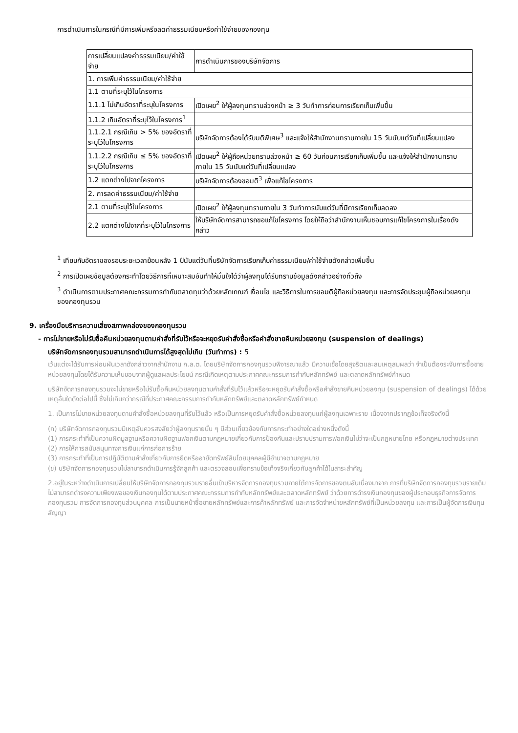การดำเนินการในกรณีที่มีการเพิ่มหรือลดค่าธรรมเนียมหรือค่าใช้จ่ายของกองทุน
| การเปลี่ยนแปลงค่าธรรมเนียม/ค่าใช้จ่าย | การดำเนินการของบริษัทจัดการ |
| 1. การเพิ่มค่าธรรมเนียม/ค่าใช้จ่าย | |
| 1.1 ตามที่ระบุไว้ในโครงการ | |
| 1.1.1 ไม่เกินอัตราที่ระบุในโครงการ | เปิดเผย<sup>2</sup> ให้ผู้ลงทุนทราบล่วงหน้า ≥ 3 วันทำการก่อนการเรียกเก็บเพิ่มขึ้น |
| 1.1.2 เกินอัตราที่ระบุไว้ในโครงการ<sup>1</sup> | |
| 1.1.2.1 กรณีเกิน > 5% ของอัตราที่ระบุไว้ในโครงการ | บริษัทจัดการต้องได้รับมติพิเศษ<sup>3</sup> และแจ้งให้สำนักงานทราบภายใน 15 วันนับแต่วันที่เปลี่ยนแปลง |
| 1.1.2.2 กรณีเกิน ≤ 5% ของอัตราที่ระบุไว้ในโครงการ | เปิดเผย<sup>2</sup> ให้ผู้ถือหน่วยทราบล่วงหน้า ≥ 60 วันก่อนการเรียกเก็บเพิ่มขึ้น และแจ้งให้สำนักงานทราบภายใน 15 วันนับแต่วันที่เปลี่ยนแปลง |
| 1.2 แตกต่างไปจากโครงการ | บริษัทจัดการต้องขอมติ<sup>3</sup> เพื่อแก้ไขโครงการ |
| 2. การลดค่าธรรมเนียม/ค่าใช้จ่าย | |
| 2.1 ตามที่ระบุไว้ในโครงการ | เปิดเผย<sup>2</sup> ให้ผู้ลงทุนทราบภายใน 3 วันทำการนับแต่วันที่มีการเรียกเก็บลดลง |
| 2.2 แตกต่างไปจากที่ระบุไว้ในโครงการ | ให้บริษัทจัดการสามารถขอแก้ไขโครงการ โดยให้ถือว่าสำนักงานเห็นชอบการแก้ไขโครงการในเรื่องดังกล่าว |
<sup>1</sup> เทียบกับอัตราของรอบระยะเวลาย้อนหลัง 1 ปีนับแต่วันที่บริษัทจัดการเรียกเก็บค่าธรรมเนียม/ค่าใช้จ่ายดังกล่าวเพิ่มขึ้น
<sup>2</sup> การเปิดเผยข้อมูลต้องกระทำโดยวิธีการที่เหมาะสมอันทำให้มั่นใจได้ว่าผู้ลงทุนได้รับทราบข้อมูลดังกล่าวอย่างทั่วถึง
<sup>3</sup> ดำเนินการตามประกาศคณะกรรมการกำกับตลาดทุนว่าด้วยหลักเกณฑ์ เงื่อนไข และวิธีการในการขอมติผู้ถือหน่วยลงทุน และการจัดประชุมผู้ถือหน่วยลงทุนของกองทุนรวม
9. เครื่องมือบริหารความเสี่ยงสภาพคล่องของกองทุนรวม
- การไม่ขายหรือไม่รับซื้อคืนหน่วยลงทุนตามคำสั่งที่รับไว้หรือจะหยุดรับคำสั่งซื้อหรือคำสั่งขายคืนหน่วยลงทุน (suspension of dealings)
บริษัทจัดการกองทุนรวมสามารถดำเนินการได้สูงสุดไม่เกิน (วันทำการ) : 5
เว้นแต่จะได้รับการผ่อนผันเวลาดังกล่าวจากสำนักงาน ก.ล.ต. โดยบริษัทจัดการกองทุนรวมพิจารณาแล้ว มีความเชื่อโดยสุจริตและสมเหตุสมผลว่า จำเป็นต้องระงับการซื้อขายหน่วยลงทุนโดยได้รับความเห็นชอบจากผู้ดูแลผลประโยชน์ กรณีเกิดเหตุตามประกาศคณะกรรมการกำกับหลักทรัพย์ และตลาดหลักทรัพย์กำหนด
บริษัทจัดการกองทุนรวมจะไม่ขายหรือไม่รับซื้อคืนหน่วยลงทุนตามคำสั่งที่รับไว้แล้วหรือจะหยุดรับคำสั่งซื้อหรือคำสั่งขายคืนหน่วยลงทุน (suspension of dealings) ได้ด้วยเหตุอื่นใดดังต่อไปนี้ ซึ่งไม่เกินกว่ากรณีที่ประกาศคณะกรรมการกำกับหลักทรัพย์และตลาดหลักทรัพย์กำหนด
1. เป็นการไม่ขายหน่วยลงทุนตามคำสั่งซื้อหน่วยลงทุนที่รับไว้แล้ว หรือเป็นการหยุดรับคำสั่งซื้อหน่วยลงทุนแก่ผู้ลงทุนเฉพาะราย เนื่องจากปรากฏข้อเท็จจริงดังนี้
(ก) บริษัทจัดการกองทุนรวมมีเหตุอันควรสงสัยว่าผู้ลงทุนรายนั้น ๆ มีส่วนเกี่ยวข้องกับการกระทำอย่างใดอย่างหนึ่งดังนี้
(1) การกระทำที่เป็นความผิดมูลฐานหรือความผิดฐานฟอกเงินตามกฎหมายเกี่ยวกับการป้องกันและปราบปรามการฟอกเงินไม่ว่าจะเป็นกฎหมายไทย หรือกฎหมายต่างประเทศ
(2) การให้การสนับสนุนทางการเงินแก่การก่อการร้าย
(3) การกระทำที่เป็นการปฏิบัติตามคำสั่งเกี่ยวกับการยึดหรืออายัดทรัพย์สินโดยบุคคลผู้มีอำนาจตามกฎหมาย
(ข) บริษัทจัดการกองทุนรวมไม่สามารถดำเนินการรู้จักลูกค้า และตรวจสอบเพื่อทราบข้อเท็จจริงเกี่ยวกับลูกค้าได้ในสาระสำคัญ
2.อยู่ในระหว่างดำเนินการเปลี่ยนให้บริษัทจัดการกองทุนรวมรายอื่นเข้าบริหารจัดการกองทุนรวมภายใต้การจัดการของตนอันเนื่องมาจาก การที่บริษัทจัดการกองทุนรวมรายเดิมไม่สามารถดำรงความเพียงพอของเงินกองทุนได้ตามประกาศคณะกรรมการกำกับหลักทรัพย์และตลาดหลักทรัพย์ ว่าด้วยการดำรงเงินกองทุนของผู้ประกอบธุรกิจการจัดการกองทุนรวม การจัดการกองทุนส่วนบุคคล การเป็นนายหน้าซื้อขายหลักทรัพย์และการค้าหลักทรัพย์ และการจัดจำหน่ายหลักทรัพย์ที่เป็นหน่วยลงทุน และการเป็นผู้จัดการเงินทุนสัญญา